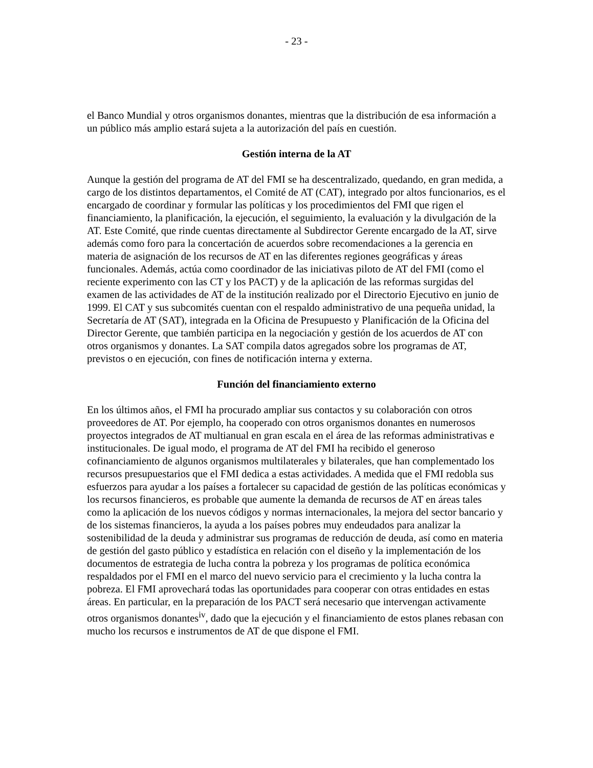- 23 -
el Banco Mundial y otros organismos donantes, mientras que la distribución de esa información a un público más amplio estará sujeta a la autorización del país en cuestión.
Gestión interna de la AT
Aunque la gestión del programa de AT del FMI se ha descentralizado, quedando, en gran medida, a cargo de los distintos departamentos, el Comité de AT (CAT), integrado por altos funcionarios, es el encargado de coordinar y formular las políticas y los procedimientos del FMI que rigen el financiamiento, la planificación, la ejecución, el seguimiento, la evaluación y la divulgación de la AT. Este Comité, que rinde cuentas directamente al Subdirector Gerente encargado de la AT, sirve además como foro para la concertación de acuerdos sobre recomendaciones a la gerencia en materia de asignación de los recursos de AT en las diferentes regiones geográficas y áreas funcionales. Además, actúa como coordinador de las iniciativas piloto de AT del FMI (como el reciente experimento con las CT y los PACT) y de la aplicación de las reformas surgidas del examen de las actividades de AT de la institución realizado por el Directorio Ejecutivo en junio de 1999. El CAT y sus subcomités cuentan con el respaldo administrativo de una pequeña unidad, la Secretaría de AT (SAT), integrada en la Oficina de Presupuesto y Planificación de la Oficina del Director Gerente, que también participa en la negociación y gestión de los acuerdos de AT con otros organismos y donantes. La SAT compila datos agregados sobre los programas de AT, previstos o en ejecución, con fines de notificación interna y externa.
Función del financiamiento externo
En los últimos años, el FMI ha procurado ampliar sus contactos y su colaboración con otros proveedores de AT. Por ejemplo, ha cooperado con otros organismos donantes en numerosos proyectos integrados de AT multianual en gran escala en el área de las reformas administrativas e institucionales. De igual modo, el programa de AT del FMI ha recibido el generoso cofinanciamiento de algunos organismos multilaterales y bilaterales, que han complementado los recursos presupuestarios que el FMI dedica a estas actividades. A medida que el FMI redobla sus esfuerzos para ayudar a los países a fortalecer su capacidad de gestión de las políticas económicas y los recursos financieros, es probable que aumente la demanda de recursos de AT en áreas tales como la aplicación de los nuevos códigos y normas internacionales, la mejora del sector bancario y de los sistemas financieros, la ayuda a los países pobres muy endeudados para analizar la sostenibilidad de la deuda y administrar sus programas de reducción de deuda, así como en materia de gestión del gasto público y estadística en relación con el diseño y la implementación de los documentos de estrategia de lucha contra la pobreza y los programas de política económica respaldados por el FMI en el marco del nuevo servicio para el crecimiento y la lucha contra la pobreza. El FMI aprovechará todas las oportunidades para cooperar con otras entidades en estas áreas. En particular, en la preparación de los PACT será necesario que intervengan activamente otros organismos donantes<sup>iv</sup>, dado que la ejecución y el financiamiento de estos planes rebasan con mucho los recursos e instrumentos de AT de que dispone el FMI.